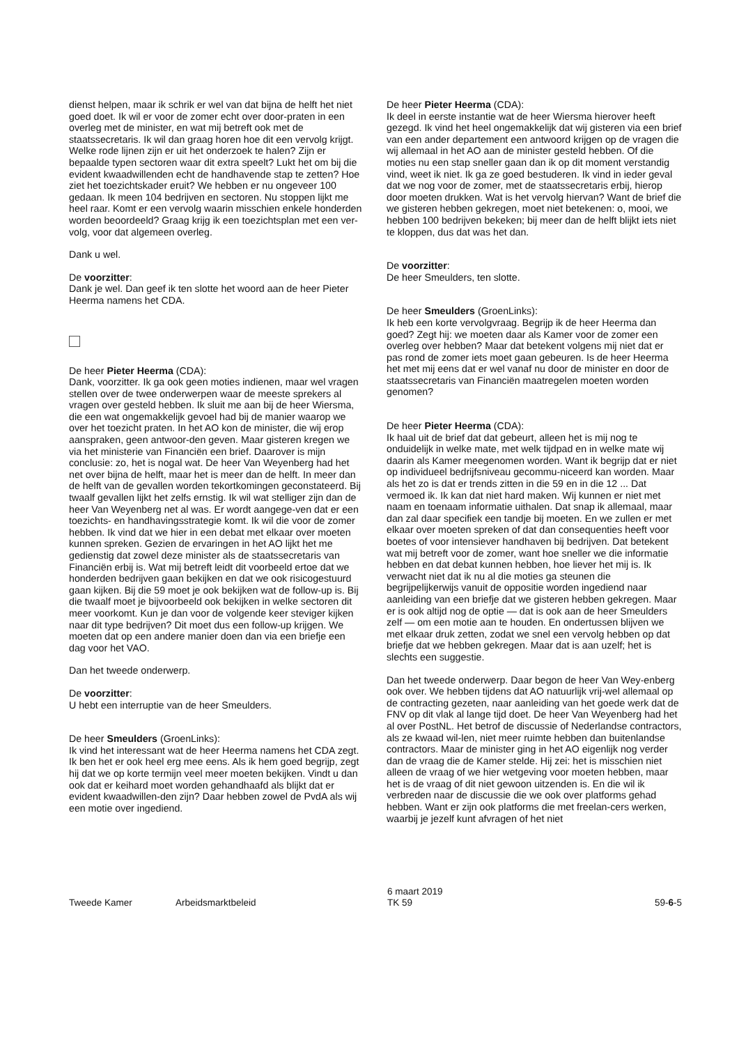dienst helpen, maar ik schrik er wel van dat bijna de helft het niet goed doet. Ik wil er voor de zomer echt over door-praten in een overleg met de minister, en wat mij betreft ook met de staatssecretaris. Ik wil dan graag horen hoe dit een vervolg krijgt. Welke rode lijnen zijn er uit het onderzoek te halen? Zijn er bepaalde typen sectoren waar dit extra speelt? Lukt het om bij die evident kwaadwillenden echt de handhavende stap te zetten? Hoe ziet het toezichtskader eruit? We hebben er nu ongeveer 100 gedaan. Ik meen 104 bedrijven en sectoren. Nu stoppen lijkt me heel raar. Komt er een vervolg waarin misschien enkele honderden worden beoordeeld? Graag krijg ik een toezichtsplan met een ver-volg, voor dat algemeen overleg.
Dank u wel.
De voorzitter:
Dank je wel. Dan geef ik ten slotte het woord aan de heer Pieter Heerma namens het CDA.
De heer Pieter Heerma (CDA):
Dank, voorzitter. Ik ga ook geen moties indienen, maar wel vragen stellen over de twee onderwerpen waar de meeste sprekers al vragen over gesteld hebben. Ik sluit me aan bij de heer Wiersma, die een wat ongemakkelijk gevoel had bij de manier waarop we over het toezicht praten. In het AO kon de minister, die wij erop aanspraken, geen antwoor-den geven. Maar gisteren kregen we via het ministerie van Financiën een brief. Daarover is mijn conclusie: zo, het is nogal wat. De heer Van Weyenberg had het net over bijna de helft, maar het is meer dan de helft. In meer dan de helft van de gevallen worden tekortkomingen geconstateerd. Bij twaalf gevallen lijkt het zelfs ernstig. Ik wil wat stelliger zijn dan de heer Van Weyenberg net al was. Er wordt aangege-ven dat er een toezichts- en handhavingsstrategie komt. Ik wil die voor de zomer hebben. Ik vind dat we hier in een debat met elkaar over moeten kunnen spreken. Gezien de ervaringen in het AO lijkt het me gedienstig dat zowel deze minister als de staatssecretaris van Financiën erbij is. Wat mij betreft leidt dit voorbeeld ertoe dat we honderden bedrijven gaan bekijken en dat we ook risicogestuurd gaan kijken. Bij die 59 moet je ook bekijken wat de follow-up is. Bij die twaalf moet je bijvoorbeeld ook bekijken in welke sectoren dit meer voorkomt. Kun je dan voor de volgende keer steviger kijken naar dit type bedrijven? Dit moet dus een follow-up krijgen. We moeten dat op een andere manier doen dan via een briefje een dag voor het VAO.
Dan het tweede onderwerp.
De voorzitter:
U hebt een interruptie van de heer Smeulders.
De heer Smeulders (GroenLinks):
Ik vind het interessant wat de heer Heerma namens het CDA zegt. Ik ben het er ook heel erg mee eens. Als ik hem goed begrijp, zegt hij dat we op korte termijn veel meer moeten bekijken. Vindt u dan ook dat er keihard moet worden gehandhaafd als blijkt dat er evident kwaadwillen-den zijn? Daar hebben zowel de PvdA als wij een motie over ingediend.
De heer Pieter Heerma (CDA):
Ik deel in eerste instantie wat de heer Wiersma hierover heeft gezegd. Ik vind het heel ongemakkelijk dat wij gisteren via een brief van een ander departement een antwoord krijgen op de vragen die wij allemaal in het AO aan de minister gesteld hebben. Of die moties nu een stap sneller gaan dan ik op dit moment verstandig vind, weet ik niet. Ik ga ze goed bestuderen. Ik vind in ieder geval dat we nog voor de zomer, met de staatssecretaris erbij, hierop door moeten drukken. Wat is het vervolg hiervan? Want de brief die we gisteren hebben gekregen, moet niet betekenen: o, mooi, we hebben 100 bedrijven bekeken; bij meer dan de helft blijkt iets niet te kloppen, dus dat was het dan.
De voorzitter:
De heer Smeulders, ten slotte.
De heer Smeulders (GroenLinks):
Ik heb een korte vervolgvraag. Begrijp ik de heer Heerma dan goed? Zegt hij: we moeten daar als Kamer voor de zomer een overleg over hebben? Maar dat betekent volgens mij niet dat er pas rond de zomer iets moet gaan gebeuren. Is de heer Heerma het met mij eens dat er wel vanaf nu door de minister en door de staatssecretaris van Financiën maatregelen moeten worden genomen?
De heer Pieter Heerma (CDA):
Ik haal uit de brief dat dat gebeurt, alleen het is mij nog te onduidelijk in welke mate, met welk tijdpad en in welke mate wij daarin als Kamer meegenomen worden. Want ik begrijp dat er niet op individueel bedrijfsniveau gecommu-niceerd kan worden. Maar als het zo is dat er trends zitten in die 59 en in die 12 ... Dat vermoed ik. Ik kan dat niet hard maken. Wij kunnen er niet met naam en toenaam informatie uithalen. Dat snap ik allemaal, maar dan zal daar specifiek een tandje bij moeten. En we zullen er met elkaar over moeten spreken of dat dan consequenties heeft voor boetes of voor intensiever handhaven bij bedrijven. Dat betekent wat mij betreft voor de zomer, want hoe sneller we die informatie hebben en dat debat kunnen hebben, hoe liever het mij is. Ik verwacht niet dat ik nu al die moties ga steunen die begrijpelijkerwijs vanuit de oppositie worden ingediend naar aanleiding van een briefje dat we gisteren hebben gekregen. Maar er is ook altijd nog de optie — dat is ook aan de heer Smeulders zelf — om een motie aan te houden. En ondertussen blijven we met elkaar druk zetten, zodat we snel een vervolg hebben op dat briefje dat we hebben gekregen. Maar dat is aan uzelf; het is slechts een suggestie.
Dan het tweede onderwerp. Daar begon de heer Van Wey-enberg ook over. We hebben tijdens dat AO natuurlijk vrij-wel allemaal op de contracting gezeten, naar aanleiding van het goede werk dat de FNV op dit vlak al lange tijd doet. De heer Van Weyenberg had het al over PostNL. Het betrof de discussie of Nederlandse contractors, als ze kwaad wil-len, niet meer ruimte hebben dan buitenlandse contractors. Maar de minister ging in het AO eigenlijk nog verder dan de vraag die de Kamer stelde. Hij zei: het is misschien niet alleen de vraag of we hier wetgeving voor moeten hebben, maar het is de vraag of dit niet gewoon uitzenden is. En die wil ik verbreden naar de discussie die we ook over platforms gehad hebben. Want er zijn ook platforms die met freelan-cers werken, waarbij je jezelf kunt afvragen of het niet
Tweede Kamer Arbeidsmarktbeleid
6 maart 2019
TK 59
59-6-5